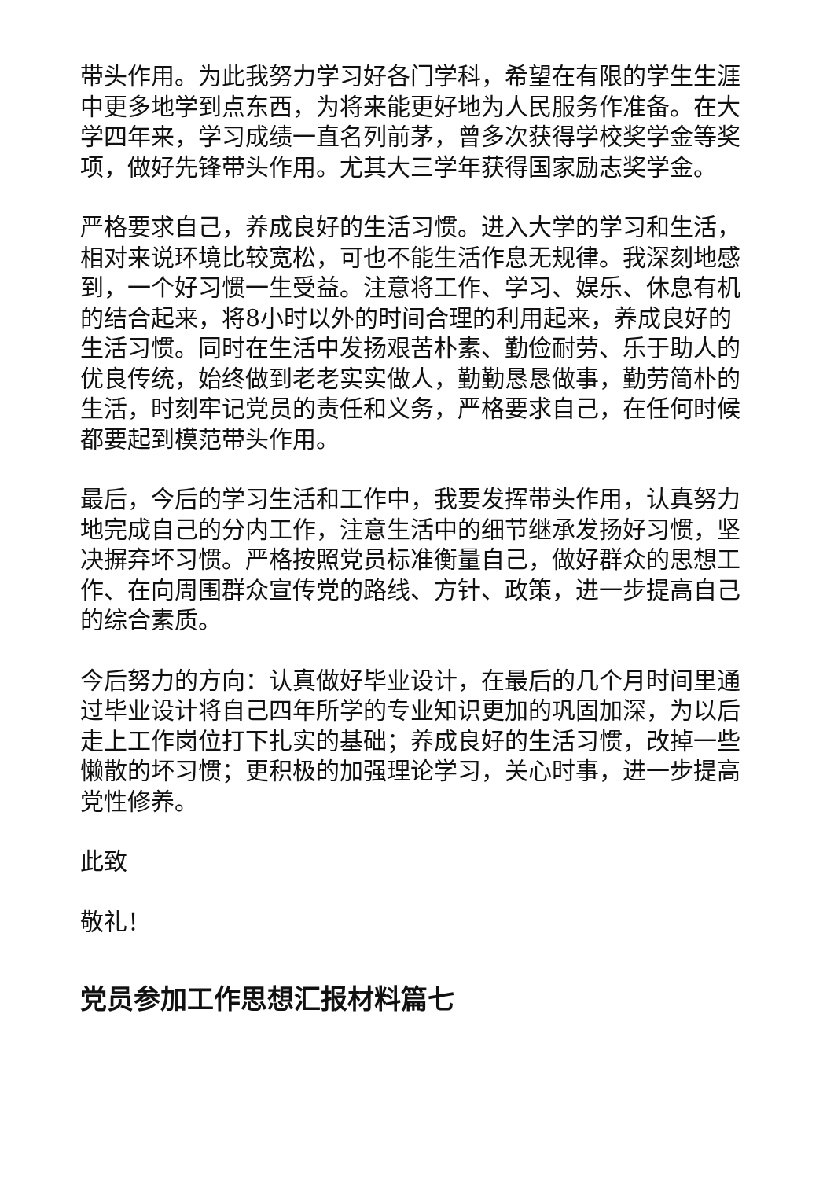带头作用。为此我努力学习好各门学科，希望在有限的学生生涯中更多地学到点东西，为将来能更好地为人民服务作准备。在大学四年来，学习成绩一直名列前茅，曾多次获得学校奖学金等奖项，做好先锋带头作用。尤其大三学年获得国家励志奖学金。
严格要求自己，养成良好的生活习惯。进入大学的学习和生活，相对来说环境比较宽松，可也不能生活作息无规律。我深刻地感到，一个好习惯一生受益。注意将工作、学习、娱乐、休息有机的结合起来，将8小时以外的时间合理的利用起来，养成良好的生活习惯。同时在生活中发扬艰苦朴素、勤俭耐劳、乐于助人的优良传统，始终做到老老实实做人，勤勤恳恳做事，勤劳简朴的生活，时刻牢记党员的责任和义务，严格要求自己，在任何时候都要起到模范带头作用。
最后，今后的学习生活和工作中，我要发挥带头作用，认真努力地完成自己的分内工作，注意生活中的细节继承发扬好习惯，坚决摒弃坏习惯。严格按照党员标准衡量自己，做好群众的思想工作、在向周围群众宣传党的路线、方针、政策，进一步提高自己的综合素质。
今后努力的方向：认真做好毕业设计，在最后的几个月时间里通过毕业设计将自己四年所学的专业知识更加的巩固加深，为以后走上工作岗位打下扎实的基础；养成良好的生活习惯，改掉一些懒散的坏习惯；更积极的加强理论学习，关心时事，进一步提高党性修养。
此致
敬礼！
党员参加工作思想汇报材料篇七